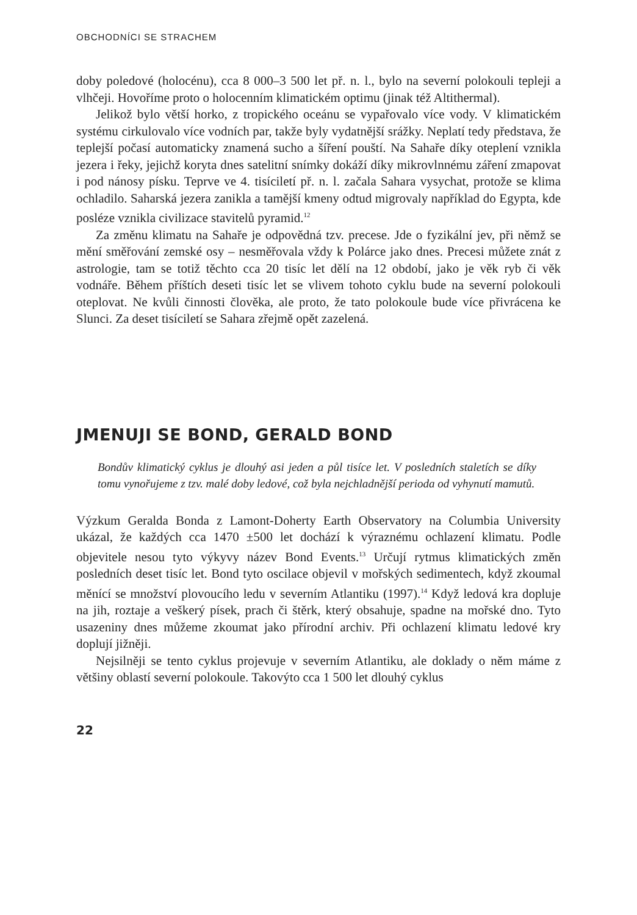OBCHODNÍCI SE STRACHEM
doby poledové (holocénu), cca 8 000–3 500 let př. n. l., bylo na severní polokouli tepleji a vlhčeji. Hovoříme proto o holocenním klimatickém optimu (jinak též Altithermal).
Jelikož bylo větší horko, z tropického oceánu se vypařovalo více vody. V klimatickém systému cirkulovalo více vodních par, takže byly vydatnější srážky. Neplatí tedy představa, že teplejší počasí automaticky znamená sucho a šíření pouští. Na Sahaře díky oteplení vznikla jezera i řeky, jejichž koryta dnes satelitní snímky dokáží díky mikrovlnnému záření zmapovat i pod nánosy písku. Teprve ve 4. tisíciletí př. n. l. začala Sahara vysychat, protože se klima ochladilo. Saharská jezera zanikla a tamější kmeny odtud migrovaly například do Egypta, kde posléze vznikla civilizace stavitelů pyramid.<sup>12</sup>
Za změnu klimatu na Sahaře je odpovědná tzv. precese. Jde o fyzikální jev, při němž se mění směřování zemské osy – nesměřovala vždy k Polárce jako dnes. Precesi můžete znát z astrologie, tam se totiž těchto cca 20 tisíc let dělí na 12 období, jako je věk ryb či věk vodnáře. Během příštích deseti tisíc let se vlivem tohoto cyklu bude na severní polokouli oteplovat. Ne kvůli činnosti člověka, ale proto, že tato polokoule bude více přivrácena ke Slunci. Za deset tisíciletí se Sahara zřejmě opět zazelená.
JMENUJI SE BOND, GERALD BOND
Bondův klimatický cyklus je dlouhý asi jeden a půl tisíce let. V posledních staletích se díky tomu vynořujeme z tzv. malé doby ledové, což byla nejchladnější perioda od vyhynutí mamutů.
Výzkum Geralda Bonda z Lamont-Doherty Earth Observatory na Columbia University ukázal, že každých cca 1470 ±500 let dochází k výraznému ochlazení klimatu. Podle objevitele nesou tyto výkyvy název Bond Events.<sup>13</sup> Určují rytmus klimatických změn posledních deset tisíc let. Bond tyto oscilace objevil v mořských sedimentech, když zkoumal měnící se množství plovoucího ledu v severním Atlantiku (1997).<sup>14</sup> Když ledová kra dopluje na jih, roztaje a veškerý písek, prach či štěrk, který obsahuje, spadne na mořské dno. Tyto usazeniny dnes můžeme zkoumat jako přírodní archiv. Při ochlazení klimatu ledové kry doplují jižněji.
Nejsilněji se tento cyklus projevuje v severním Atlantiku, ale doklady o něm máme z většiny oblastí severní polokoule. Takovýto cca 1 500 let dlouhý cyklus
22